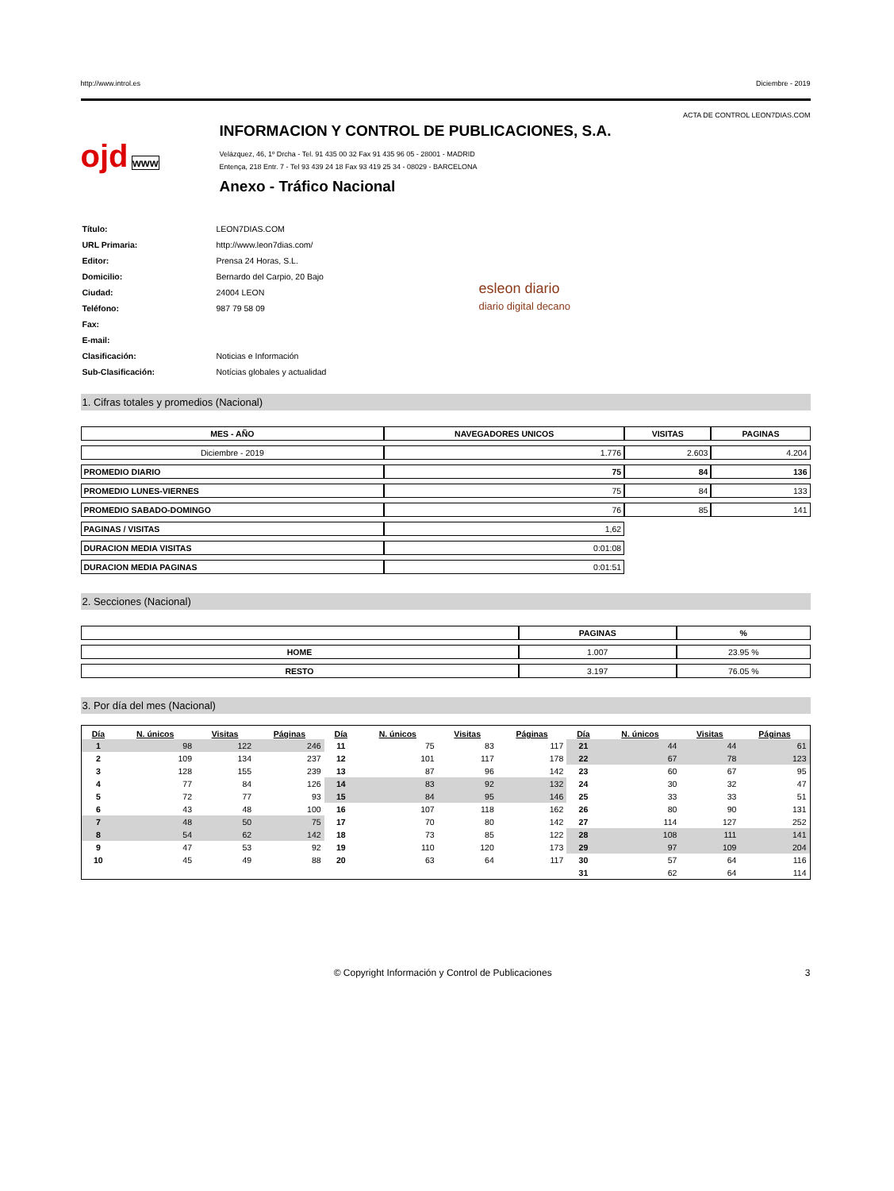http://www.introl.es Diciembre - 2019
ACTA DE CONTROL LEON7DIAS.COM
ojd www
INFORMACION Y CONTROL DE PUBLICACIONES, S.A.
Velázquez, 46, 1º Drcha - Tel. 91 435 00 32 Fax 91 435 96 05 - 28001 - MADRID
Entença, 218 Entr. 7 - Tel 93 439 24 18 Fax 93 419 25 34 - 08029 - BARCELONA
Anexo - Tráfico Nacional
| Título: | LEON7DIAS.COM |
| URL Primaria: | http://www.leon7dias.com/ |
| Editor: | Prensa 24 Horas, S.L. |
| Domicilio: | Bernardo del Carpio, 20 Bajo |
| Ciudad: | 24004 LEON |
| Teléfono: | 987 79 58 09 |
| Fax: | |
| E-mail: | |
| Clasificación: | Noticias e Información |
| Sub-Clasificación: | Notícias globales y actualidad |
esleon diario
diario digital decano
1. Cifras totales y promedios (Nacional)
| MES - AÑO | NAVEGADORES UNICOS | VISITAS | PAGINAS |
| --- | --- | --- | --- |
| Diciembre - 2019 | 1.776 | 2.603 | 4.204 |
| PROMEDIO DIARIO | 75 | 84 | 136 |
| PROMEDIO LUNES-VIERNES | 75 | 84 | 133 |
| PROMEDIO SABADO-DOMINGO | 76 | 85 | 141 |
| PAGINAS / VISITAS | 1,62 | | |
| DURACION MEDIA VISITAS | 0:01:08 | | |
| DURACION MEDIA PAGINAS | 0:01:51 | | |
2. Secciones (Nacional)
| | PAGINAS | % |
| --- | --- | --- |
| HOME | 1.007 | 23.95 % |
| RESTO | 3.197 | 76.05 % |
3. Por día del mes (Nacional)
| Día | N. únicos | Visitas | Páginas | Día | N. únicos | Visitas | Páginas | Día | N. únicos | Visitas | Páginas |
| --- | --- | --- | --- | --- | --- | --- | --- | --- | --- | --- | --- |
| 1 | 98 | 122 | 246 | 11 | 75 | 83 | 117 | 21 | 44 | 44 | 61 |
| 2 | 109 | 134 | 237 | 12 | 101 | 117 | 178 | 22 | 67 | 78 | 123 |
| 3 | 128 | 155 | 239 | 13 | 87 | 96 | 142 | 23 | 60 | 67 | 95 |
| 4 | 77 | 84 | 126 | 14 | 83 | 92 | 132 | 24 | 30 | 32 | 47 |
| 5 | 72 | 77 | 93 | 15 | 84 | 95 | 146 | 25 | 33 | 33 | 51 |
| 6 | 43 | 48 | 100 | 16 | 107 | 118 | 162 | 26 | 80 | 90 | 131 |
| 7 | 48 | 50 | 75 | 17 | 70 | 80 | 142 | 27 | 114 | 127 | 252 |
| 8 | 54 | 62 | 142 | 18 | 73 | 85 | 122 | 28 | 108 | 111 | 141 |
| 9 | 47 | 53 | 92 | 19 | 110 | 120 | 173 | 29 | 97 | 109 | 204 |
| 10 | 45 | 49 | 88 | 20 | 63 | 64 | 117 | 30 | 57 | 64 | 116 |
| | | | | | | | | 31 | 62 | 64 | 114 |
© Copyright Información y Control de Publicaciones 3